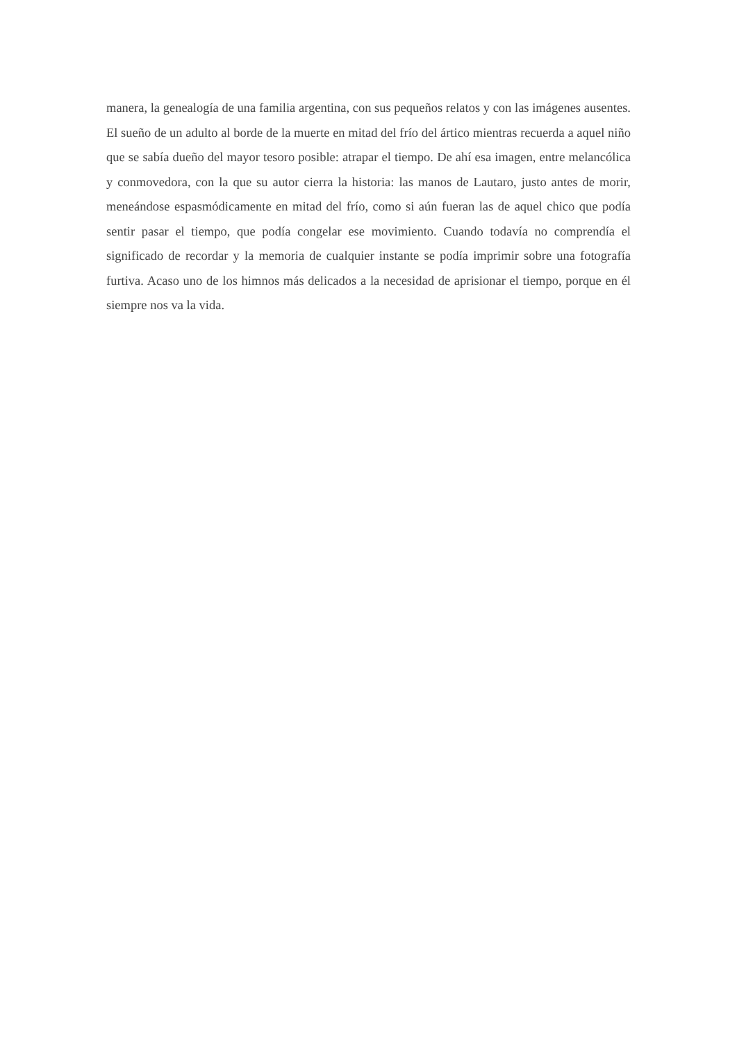manera, la genealogía de una familia argentina, con sus pequeños relatos y con las imágenes ausentes. El sueño de un adulto al borde de la muerte en mitad del frío del ártico mientras recuerda a aquel niño que se sabía dueño del mayor tesoro posible: atrapar el tiempo. De ahí esa imagen, entre melancólica y conmovedora, con la que su autor cierra la historia: las manos de Lautaro, justo antes de morir, meneándose espasmódicamente en mitad del frío, como si aún fueran las de aquel chico que podía sentir pasar el tiempo, que podía congelar ese movimiento. Cuando todavía no comprendía el significado de recordar y la memoria de cualquier instante se podía imprimir sobre una fotografía furtiva. Acaso uno de los himnos más delicados a la necesidad de aprisionar el tiempo, porque en él siempre nos va la vida.